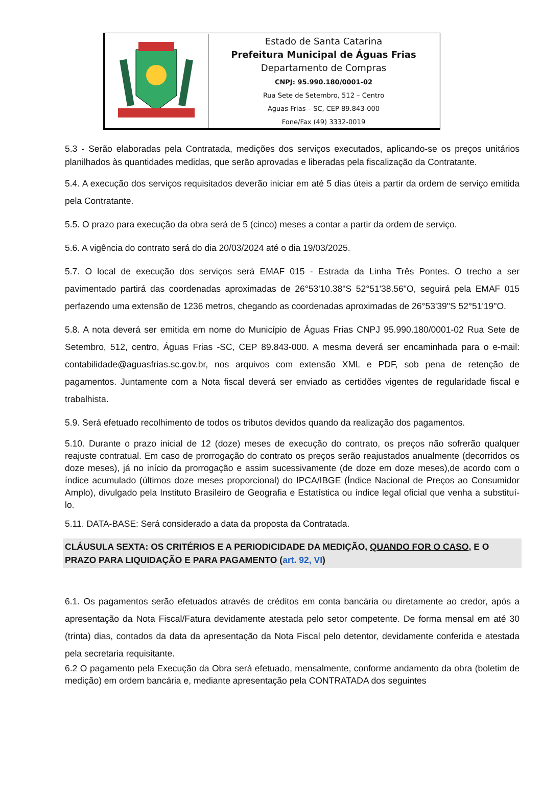| | Estado de Santa Catarina Prefeitura Municipal de Águas Frias Departamento de Compras CNPJ: 95.990.180/0001-02 Rua Sete de Setembro, 512 – Centro Águas Frias – SC, CEP 89.843-000 Fone/Fax (49) 3332-0019 |
5.3 - Serão elaboradas pela Contratada, medições dos serviços executados, aplicando-se os preços unitários planilhados às quantidades medidas, que serão aprovadas e liberadas pela fiscalização da Contratante.
5.4. A execução dos serviços requisitados deverão iniciar em até 5 dias úteis a partir da ordem de serviço emitida pela Contratante.
5.5. O prazo para execução da obra será de 5 (cinco) meses a contar a partir da ordem de serviço.
5.6. A vigência do contrato será do dia 20/03/2024 até o dia 19/03/2025.
5.7. O local de execução dos serviços será EMAF 015 - Estrada da Linha Três Pontes. O trecho a ser pavimentado partirá das coordenadas aproximadas de 26°53'10.38"S 52°51'38.56"O, seguirá pela EMAF 015 perfazendo uma extensão de 1236 metros, chegando as coordenadas aproximadas de 26°53'39"S 52°51'19"O.
5.8. A nota deverá ser emitida em nome do Município de Águas Frias CNPJ 95.990.180/0001-02 Rua Sete de Setembro, 512, centro, Águas Frias -SC, CEP 89.843-000. A mesma deverá ser encaminhada para o e-mail: contabilidade@aguasfrias.sc.gov.br, nos arquivos com extensão XML e PDF, sob pena de retenção de pagamentos. Juntamente com a Nota fiscal deverá ser enviado as certidões vigentes de regularidade fiscal e trabalhista.
5.9. Será efetuado recolhimento de todos os tributos devidos quando da realização dos pagamentos.
5.10. Durante o prazo inicial de 12 (doze) meses de execução do contrato, os preços não sofrerão qualquer reajuste contratual. Em caso de prorrogação do contrato os preços serão reajustados anualmente (decorridos os doze meses), já no início da prorrogação e assim sucessivamente (de doze em doze meses),de acordo com o índice acumulado (últimos doze meses proporcional) do IPCA/IBGE (Índice Nacional de Preços ao Consumidor Amplo), divulgado pela Instituto Brasileiro de Geografia e Estatística ou índice legal oficial que venha a substituí-lo.
5.11. DATA-BASE: Será considerado a data da proposta da Contratada.
CLÁUSULA SEXTA: OS CRITÉRIOS E A PERIODICIDADE DA MEDIÇÃO, QUANDO FOR O CASO, E O PRAZO PARA LIQUIDAÇÃO E PARA PAGAMENTO (art. 92, VI)
6.1. Os pagamentos serão efetuados através de créditos em conta bancária ou diretamente ao credor, após a apresentação da Nota Fiscal/Fatura devidamente atestada pelo setor competente. De forma mensal em até 30 (trinta) dias, contados da data da apresentação da Nota Fiscal pelo detentor, devidamente conferida e atestada pela secretaria requisitante.
6.2 O pagamento pela Execução da Obra será efetuado, mensalmente, conforme andamento da obra (boletim de medição) em ordem bancária e, mediante apresentação pela CONTRATADA dos seguintes